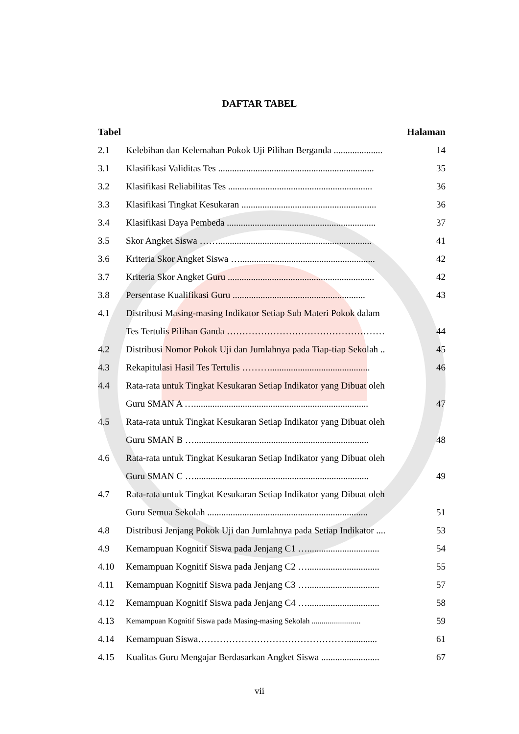DAFTAR TABEL
| Tabel | | Halaman |
| --- | --- | --- |
| 2.1 | Kelebihan dan Kelemahan Pokok Uji Pilihan Berganda ..................... | 14 |
| 3.1 | Klasifikasi Validitas Tes ................................................................... | 35 |
| 3.2 | Klasifikasi Reliabilitas Tes .............................................................. | 36 |
| 3.3 | Klasifikasi Tingkat Kesukaran .......................................................... | 36 |
| 3.4 | Klasifikasi Daya Pembeda ................................................................ | 37 |
| 3.5 | Skor Angket Siswa …….................................................................. | 41 |
| 3.6 | Kriteria Skor Angket Siswa ….......................................................... | 42 |
| 3.7 | Kriteria Skor Angket Guru ............................................................... | 42 |
| 3.8 | Persentase Kualifikasi Guru ......................................................... | 43 |
| 4.1 | Distribusi Masing-masing Indikator Setiap Sub Materi Pokok dalam | |
| | Tes Tertulis Pilihan Ganda …………………………………………… | 44 |
| 4.2 | Distribusi Nomor Pokok Uji dan Jumlahnya pada Tiap-tiap Sekolah .. | 45 |
| 4.3 | Rekapitulasi Hasil Tes Tertulis ………........................................... | 46 |
| 4.4 | Rata-rata untuk Tingkat Kesukaran Setiap Indikator yang Dibuat oleh | |
| | Guru SMAN A …........................................................................... | 47 |
| 4.5 | Rata-rata untuk Tingkat Kesukaran Setiap Indikator yang Dibuat oleh | |
| | Guru SMAN B …........................................................................... | 48 |
| 4.6 | Rata-rata untuk Tingkat Kesukaran Setiap Indikator yang Dibuat oleh | |
| | Guru SMAN C …........................................................................... | 49 |
| 4.7 | Rata-rata untuk Tingkat Kesukaran Setiap Indikator yang Dibuat oleh | |
| | Guru Semua Sekolah ..................................................................... | 51 |
| 4.8 | Distribusi Jenjang Pokok Uji dan Jumlahnya pada Setiap Indikator .... | 53 |
| 4.9 | Kemampuan Kognitif Siswa pada Jenjang C1 …............................... | 54 |
| 4.10 | Kemampuan Kognitif Siswa pada Jenjang C2 …............................... | 55 |
| 4.11 | Kemampuan Kognitif Siswa pada Jenjang C3 …............................... | 57 |
| 4.12 | Kemampuan Kognitif Siswa pada Jenjang C4 …............................... | 58 |
| 4.13 | Kemampuan Kognitif Siswa pada Masing-masing Sekolah ......................... | 59 |
| 4.14 | Kemampuan Siswa…………………………………………............. | 61 |
| 4.15 | Kualitas Guru Mengajar Berdasarkan Angket Siswa ......................... | 67 |
vii